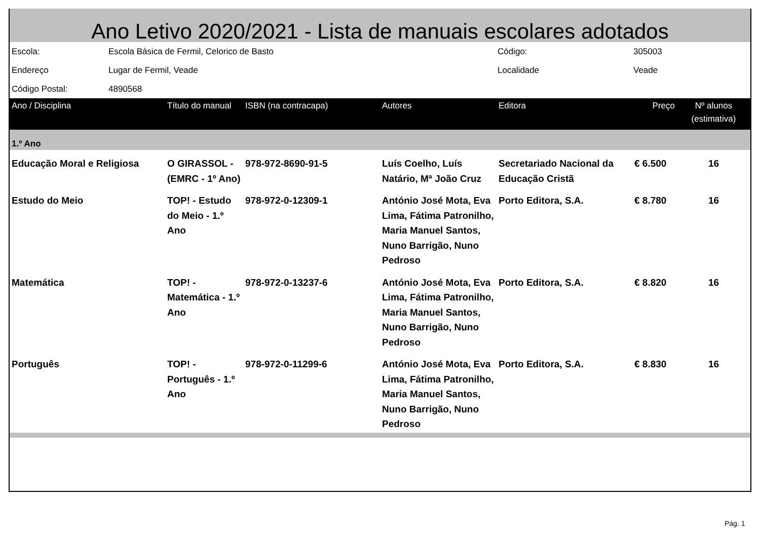Ano Letivo 2020/2021 - Lista de manuais escolares adotados
| Escola: | Escola Básica de Fermil, Celorico de Basto | Código: | 305003 |
| Endereço | Lugar de Fermil, Veade | Localidade | Veade |
| Código Postal: | 4890568 | | |
| Ano / Disciplina | Título do manual | ISBN (na contracapa) | Autores | Editora | Preço | Nº alunos (estimativa) |
| --- | --- | --- | --- | --- | --- | --- |
| 1.º Ano | | | | | | |
| Educação Moral e Religiosa | O GIRASSOL - (EMRC - 1º Ano) | 978-972-8690-91-5 | Luís Coelho, Luís Natário, Mª João Cruz | Secretariado Nacional da Educação Cristã | € 6.500 | 16 |
| Estudo do Meio | TOP! - Estudo do Meio - 1.º Ano | 978-972-0-12309-1 | António José Mota, Eva Lima, Fátima Patronilho, Maria Manuel Santos, Nuno Barrigão, Nuno Pedroso | Porto Editora, S.A. | € 8.780 | 16 |
| Matemática | TOP! - Matemática - 1.º Ano | 978-972-0-13237-6 | António José Mota, Eva Lima, Fátima Patronilho, Maria Manuel Santos, Nuno Barrigão, Nuno Pedroso | Porto Editora, S.A. | € 8.820 | 16 |
| Português | TOP! - Português - 1.º Ano | 978-972-0-11299-6 | António José Mota, Eva Lima, Fátima Patronilho, Maria Manuel Santos, Nuno Barrigão, Nuno Pedroso | Porto Editora, S.A. | € 8.830 | 16 |
Pág. 1